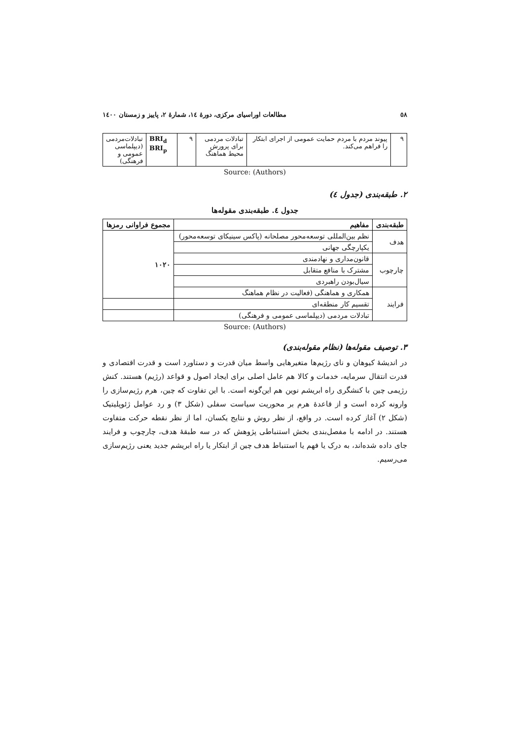٥٨ مطالعات اوراسیای مرکزی، دورهٔ ١٤، شمارهٔ ٢، پاییز و زمستان ١٤٠٠
| ٩ | پیوند مردم با مردم حمایت عمومی از اجرای ابتکار را فراهم می‌کند. | تبادلات مردمی برای پرورش محیط هماهنگ | ٩ | BRI<sub>d</sub> BRI<sub>p</sub> | تبادلات‌مردمی (دیپلماسی عمومی و فرهنگی) |
Source: (Authors)
۲. طبقه‌بندی (جدول ٤)
جدول ٤. طبقه‌بندی مقوله‌ها
| طبقه‌بندی | مفاهیم | مجموع فراوانی رمزها |
| --- | --- | --- |
| هدف | نظم بین‌المللی توسعه‌محور مصلحانه (پاکس سینیکای توسعه‌محور) | ١٠٢٠ |
| | یکپارچگی جهانی | |
| چارچوب | قانون‌مداری و نهادمندی | |
| | مشترک با منافع متقابل | |
| | سیال‌بودن راهبردی | |
| فرایند | همکاری و هماهنگی (فعالیت در نظام هماهنگ | |
| | تقسیم کار منطقه‌ای | |
| | تبادلات مردمی (دیپلماسی عمومی و فرهنگی) | |
Source: (Authors)
۳. توصیف مقوله‌ها (نظام مقوله‌بندی)
در اندیشهٔ کیوهان و نای رژیم‌ها متغیرهایی واسط میان قدرت و دستاورد است و قدرت اقتصادی و قدرت انتقال سرمایه، خدمات و کالا هم عامل اصلی برای ایجاد اصول و قواعد (رژیم) هستند. کنش رژیمی چین با کنشگری راه ابریشم نوین هم این‌گونه است. با این تفاوت که چین، هرم رژیم‌سازی را وارونه کرده است و از قاعدهٔ هرم بر محوریت سیاست سفلی (شکل ۳) و رد عوامل ژئوپلیتیک (شکل ۲) آغاز کرده است. در واقع، از نظر روش و نتایج یکسان، اما از نظر نقطه حرکت متفاوت هستند. در ادامه با مفصل‌بندی بخش استنباطی پژوهش که در سه طبقهٔ هدف، چارچوب و فرایند جای داده شده‌اند، به درک یا فهم یا استنباط هدف چین از ابتکار یا راه ابریشم جدید یعنی رژیم‌سازی می‌رسیم.